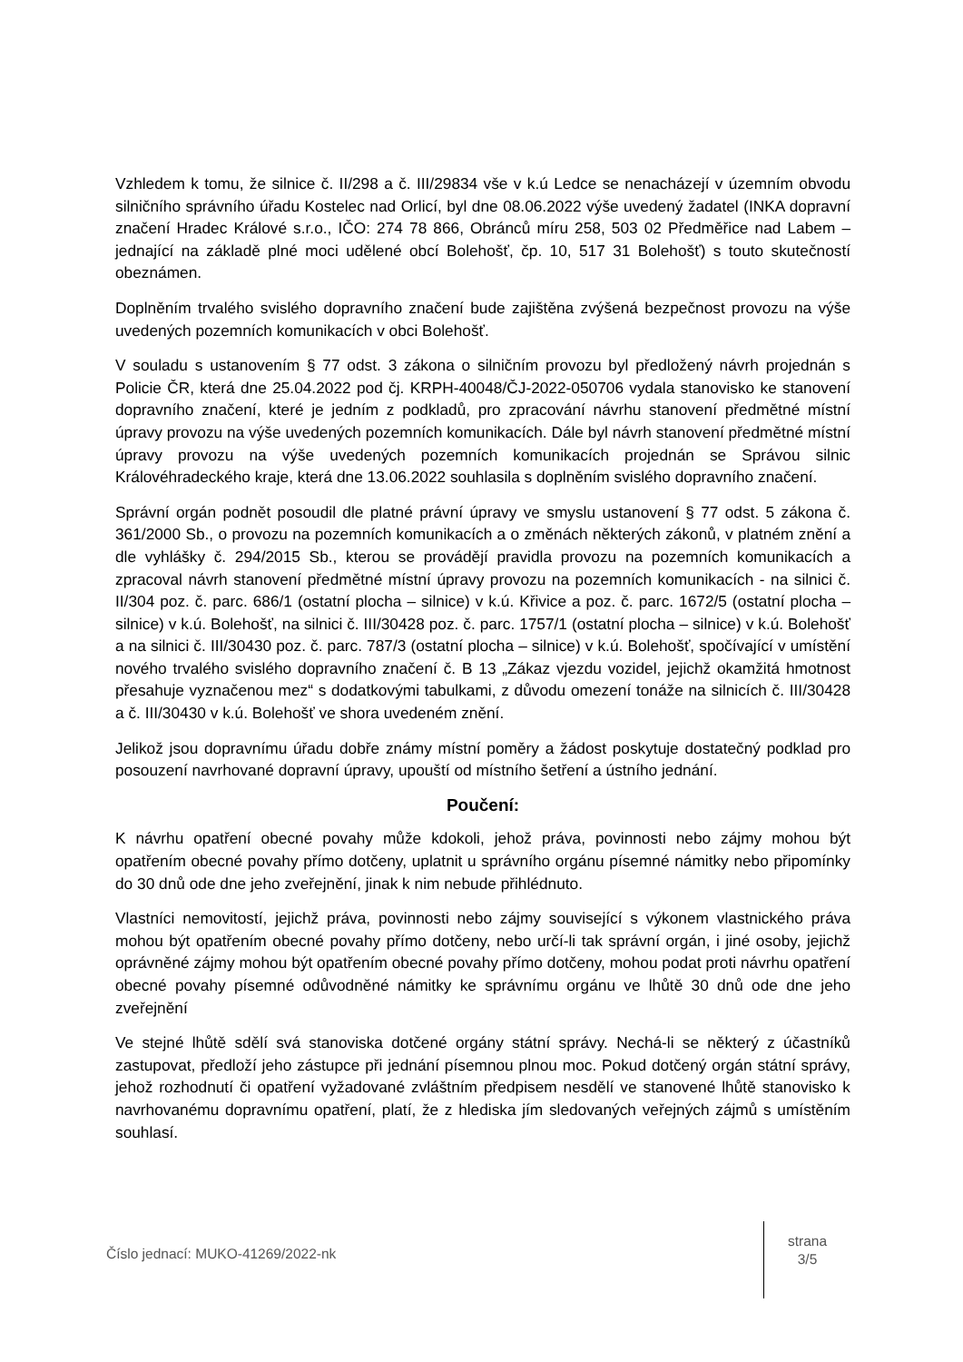Vzhledem k tomu, že silnice č. II/298 a č. III/29834 vše v k.ú Ledce se nenacházejí v územním obvodu silničního správního úřadu Kostelec nad Orlicí, byl dne 08.06.2022 výše uvedený žadatel (INKA dopravní značení Hradec Králové s.r.o., IČO: 274 78 866, Obránců míru 258, 503 02 Předměřice nad Labem – jednající na základě plné moci udělené obcí Bolehošť, čp. 10, 517 31 Bolehošť) s touto skutečností obeznámen.
Doplněním trvalého svislého dopravního značení bude zajištěna zvýšená bezpečnost provozu na výše uvedených pozemních komunikacích v obci Bolehošť.
V souladu s ustanovením § 77 odst. 3 zákona o silničním provozu byl předložený návrh projednán s Policie ČR, která dne 25.04.2022 pod čj. KRPH-40048/ČJ-2022-050706 vydala stanovisko ke stanovení dopravního značení, které je jedním z podkladů, pro zpracování návrhu stanovení předmětné místní úpravy provozu na výše uvedených pozemních komunikacích. Dále byl návrh stanovení předmětné místní úpravy provozu na výše uvedených pozemních komunikacích projednán se Správou silnic Královéhradeckého kraje, která dne 13.06.2022 souhlasila s doplněním svislého dopravního značení.
Správní orgán podnět posoudil dle platné právní úpravy ve smyslu ustanovení § 77 odst. 5 zákona č. 361/2000 Sb., o provozu na pozemních komunikacích a o změnách některých zákonů, v platném znění a dle vyhlášky č. 294/2015 Sb., kterou se provádějí pravidla provozu na pozemních komunikacích a zpracoval návrh stanovení předmětné místní úpravy provozu na pozemních komunikacích - na silnici č. II/304 poz. č. parc. 686/1 (ostatní plocha – silnice) v k.ú. Křivice a poz. č. parc. 1672/5 (ostatní plocha – silnice) v k.ú. Bolehošť, na silnici č. III/30428 poz. č. parc. 1757/1 (ostatní plocha – silnice) v k.ú. Bolehošť a na silnici č. III/30430 poz. č. parc. 787/3 (ostatní plocha – silnice) v k.ú. Bolehošť, spočívající v umístění nového trvalého svislého dopravního značení č. B 13 „Zákaz vjezdu vozidel, jejichž okamžitá hmotnost přesahuje vyznačenou mez“ s dodatkovými tabulkami, z důvodu omezení tonáže na silnicích č. III/30428 a č. III/30430 v k.ú. Bolehošť ve shora uvedeném znění.
Jelikož jsou dopravnímu úřadu dobře známy místní poměry a žádost poskytuje dostatečný podklad pro posouzení navrhované dopravní úpravy, upouští od místního šetření a ústního jednání.
Poučení:
K návrhu opatření obecné povahy může kdokoli, jehož práva, povinnosti nebo zájmy mohou být opatřením obecné povahy přímo dotčeny, uplatnit u správního orgánu písemné námitky nebo připomínky do 30 dnů ode dne jeho zveřejnění, jinak k nim nebude přihlédnuto.
Vlastníci nemovitostí, jejichž práva, povinnosti nebo zájmy související s výkonem vlastnického práva mohou být opatřením obecné povahy přímo dotčeny, nebo určí-li tak správní orgán, i jiné osoby, jejichž oprávněné zájmy mohou být opatřením obecné povahy přímo dotčeny, mohou podat proti návrhu opatření obecné povahy písemné odůvodněné námitky ke správnímu orgánu ve lhůtě 30 dnů ode dne jeho zveřejnění
Ve stejné lhůtě sdělí svá stanoviska dotčené orgány státní správy. Nechá-li se některý z účastníků zastupovat, předloží jeho zástupce při jednání písemnou plnou moc. Pokud dotčený orgán státní správy, jehož rozhodnutí či opatření vyžadované zvláštním předpisem nesdělí ve stanovené lhůtě stanovisko k navrhovanému dopravnímu opatření, platí, že z hlediska jím sledovaných veřejných zájmů s umístěním souhlasí.
Číslo jednací: MUKO-41269/2022-nk
strana
3/5